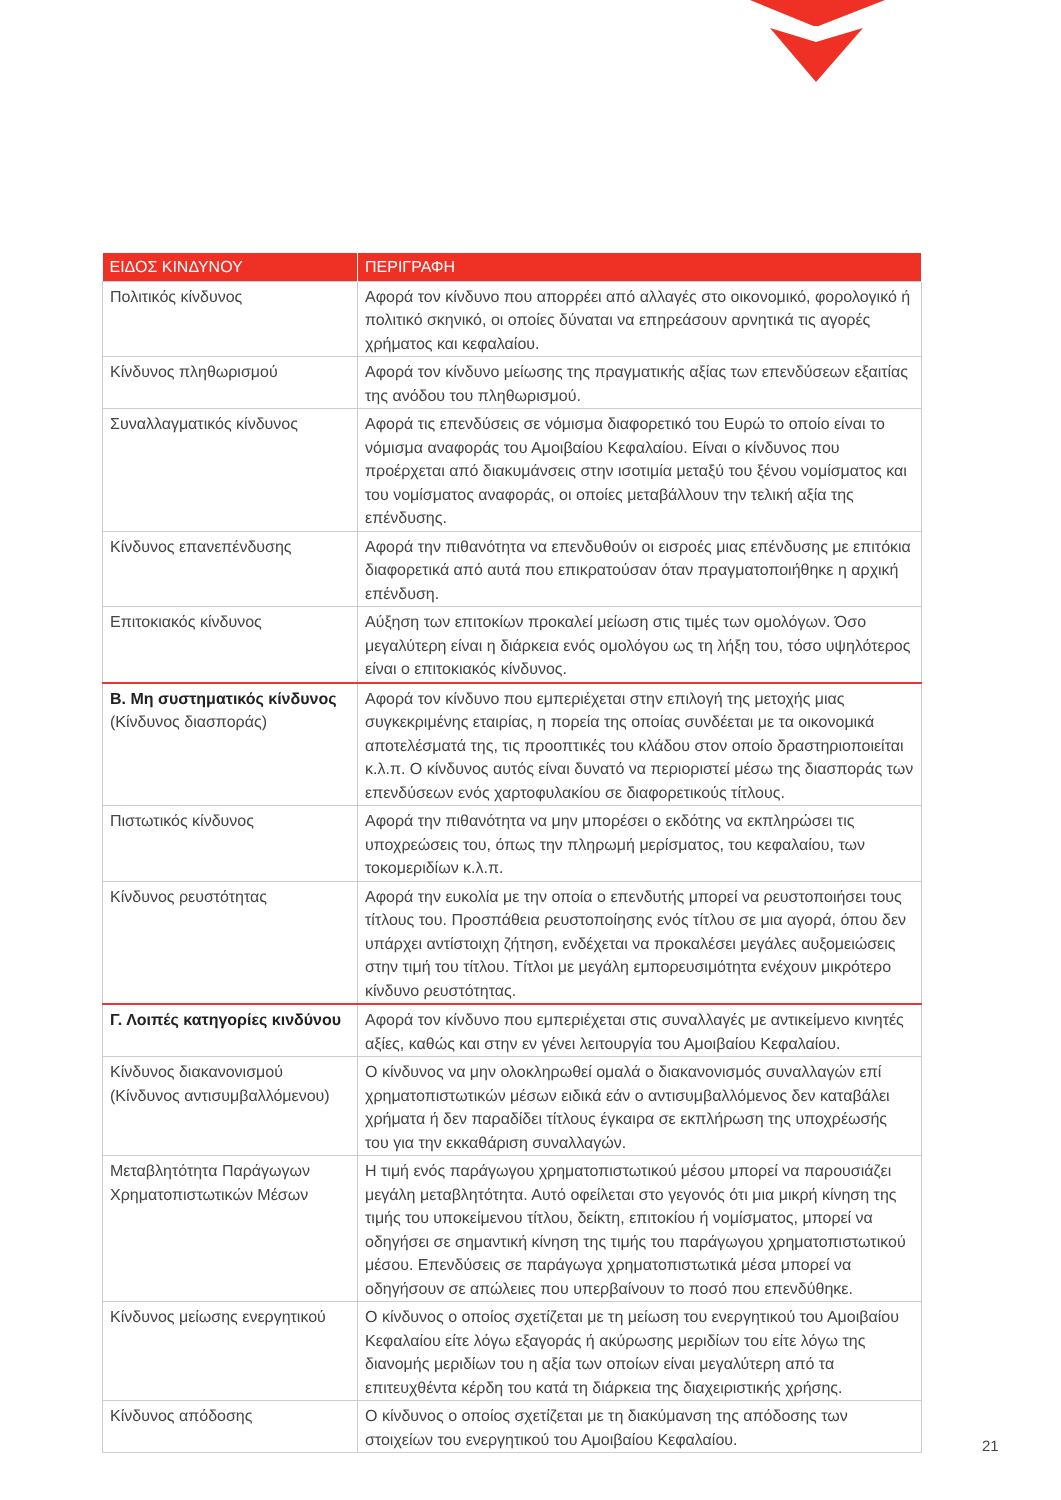| ΕΙΔΟΣ ΚΙΝΔΥΝΟΥ | ΠΕΡΙΓΡΑΦΗ |
| --- | --- |
| Πολιτικός κίνδυνος | Αφορά τον κίνδυνο που απορρέει από αλλαγές στο οικονομικό, φορολογικό ή πολιτικό σκηνικό, οι οποίες δύναται να επηρεάσουν αρνητικά τις αγορές χρήματος και κεφαλαίου. |
| Κίνδυνος πληθωρισμού | Αφορά τον κίνδυνο μείωσης της πραγματικής αξίας των επενδύσεων εξαιτίας της ανόδου του πληθωρισμού. |
| Συναλλαγματικός κίνδυνος | Αφορά τις επενδύσεις σε νόμισμα διαφορετικό του Ευρώ το οποίο είναι το νόμισμα αναφοράς του Αμοιβαίου Κεφαλαίου. Είναι ο κίνδυνος που προέρχεται από διακυμάνσεις στην ισοτιμία μεταξύ του ξένου νομίσματος και του νομίσματος αναφοράς, οι οποίες μεταβάλλουν την τελική αξία της επένδυσης. |
| Κίνδυνος επανεπένδυσης | Αφορά την πιθανότητα να επενδυθούν οι εισροές μιας επένδυσης με επιτόκια διαφορετικά από αυτά που επικρατούσαν όταν πραγματοποιήθηκε η αρχική επένδυση. |
| Επιτοκιακός κίνδυνος | Αύξηση των επιτοκίων προκαλεί μείωση στις τιμές των ομολόγων. Όσο μεγαλύτερη είναι η διάρκεια ενός ομολόγου ως τη λήξη του, τόσο υψηλότερος είναι ο επιτοκιακός κίνδυνος. |
| Β. Μη συστηματικός κίνδυνος (Κίνδυνος διασποράς) | Αφορά τον κίνδυνο που εμπεριέχεται στην επιλογή της μετοχής μιας συγκεκριμένης εταιρίας, η πορεία της οποίας συνδέεται με τα οικονομικά αποτελέσματά της, τις προοπτικές του κλάδου στον οποίο δραστηριοποιείται κ.λ.π. Ο κίνδυνος αυτός είναι δυνατό να περιοριστεί μέσω της διασποράς των επενδύσεων ενός χαρτοφυλακίου σε διαφορετικούς τίτλους. |
| Πιστωτικός κίνδυνος | Αφορά την πιθανότητα να μην μπορέσει ο εκδότης να εκπληρώσει τις υποχρεώσεις του, όπως την πληρωμή μερίσματος, του κεφαλαίου, των τοκομεριδίων κ.λ.π. |
| Κίνδυνος ρευστότητας | Αφορά την ευκολία με την οποία ο επενδυτής μπορεί να ρευστοποιήσει τους τίτλους του. Προσπάθεια ρευστοποίησης ενός τίτλου σε μια αγορά, όπου δεν υπάρχει αντίστοιχη ζήτηση, ενδέχεται να προκαλέσει μεγάλες αυξομειώσεις στην τιμή του τίτλου. Τίτλοι με μεγάλη εμπορευσιμότητα ενέχουν μικρότερο κίνδυνο ρευστότητας. |
| Γ. Λοιπές κατηγορίες κινδύνου | Αφορά τον κίνδυνο που εμπεριέχεται στις συναλλαγές με αντικείμενο κινητές αξίες, καθώς και στην εν γένει λειτουργία του Αμοιβαίου Κεφαλαίου. |
| Κίνδυνος διακανονισμού (Κίνδυνος αντισυμβαλλόμενου) | Ο κίνδυνος να μην ολοκληρωθεί ομαλά ο διακανονισμός συναλλαγών επί χρηματοπιστωτικών μέσων ειδικά εάν ο αντισυμβαλλόμενος δεν καταβάλει χρήματα ή δεν παραδίδει τίτλους έγκαιρα σε εκπλήρωση της υποχρέωσής του για την εκκαθάριση συναλλαγών. |
| Μεταβλητότητα Παράγωγων Χρηματοπιστωτικών Μέσων | Η τιμή ενός παράγωγου χρηματοπιστωτικού μέσου μπορεί να παρουσιάζει μεγάλη μεταβλητότητα. Αυτό οφείλεται στο γεγονός ότι μια μικρή κίνηση της τιμής του υποκείμενου τίτλου, δείκτη, επιτοκίου ή νομίσματος, μπορεί να οδηγήσει σε σημαντική κίνηση της τιμής του παράγωγου χρηματοπιστωτικού μέσου. Επενδύσεις σε παράγωγα χρηματοπιστωτικά μέσα μπορεί να οδηγήσουν σε απώλειες που υπερβαίνουν το ποσό που επενδύθηκε. |
| Κίνδυνος μείωσης ενεργητικού | Ο κίνδυνος ο οποίος σχετίζεται με τη μείωση του ενεργητικού του Αμοιβαίου Κεφαλαίου είτε λόγω εξαγοράς ή ακύρωσης μεριδίων του είτε λόγω της διανομής μεριδίων του η αξία των οποίων είναι μεγαλύτερη από τα επιτευχθέντα κέρδη του κατά τη διάρκεια της διαχειριστικής χρήσης. |
| Κίνδυνος απόδοσης | Ο κίνδυνος ο οποίος σχετίζεται με τη διακύμανση της απόδοσης των στοιχείων του ενεργητικού του Αμοιβαίου Κεφαλαίου. |
21